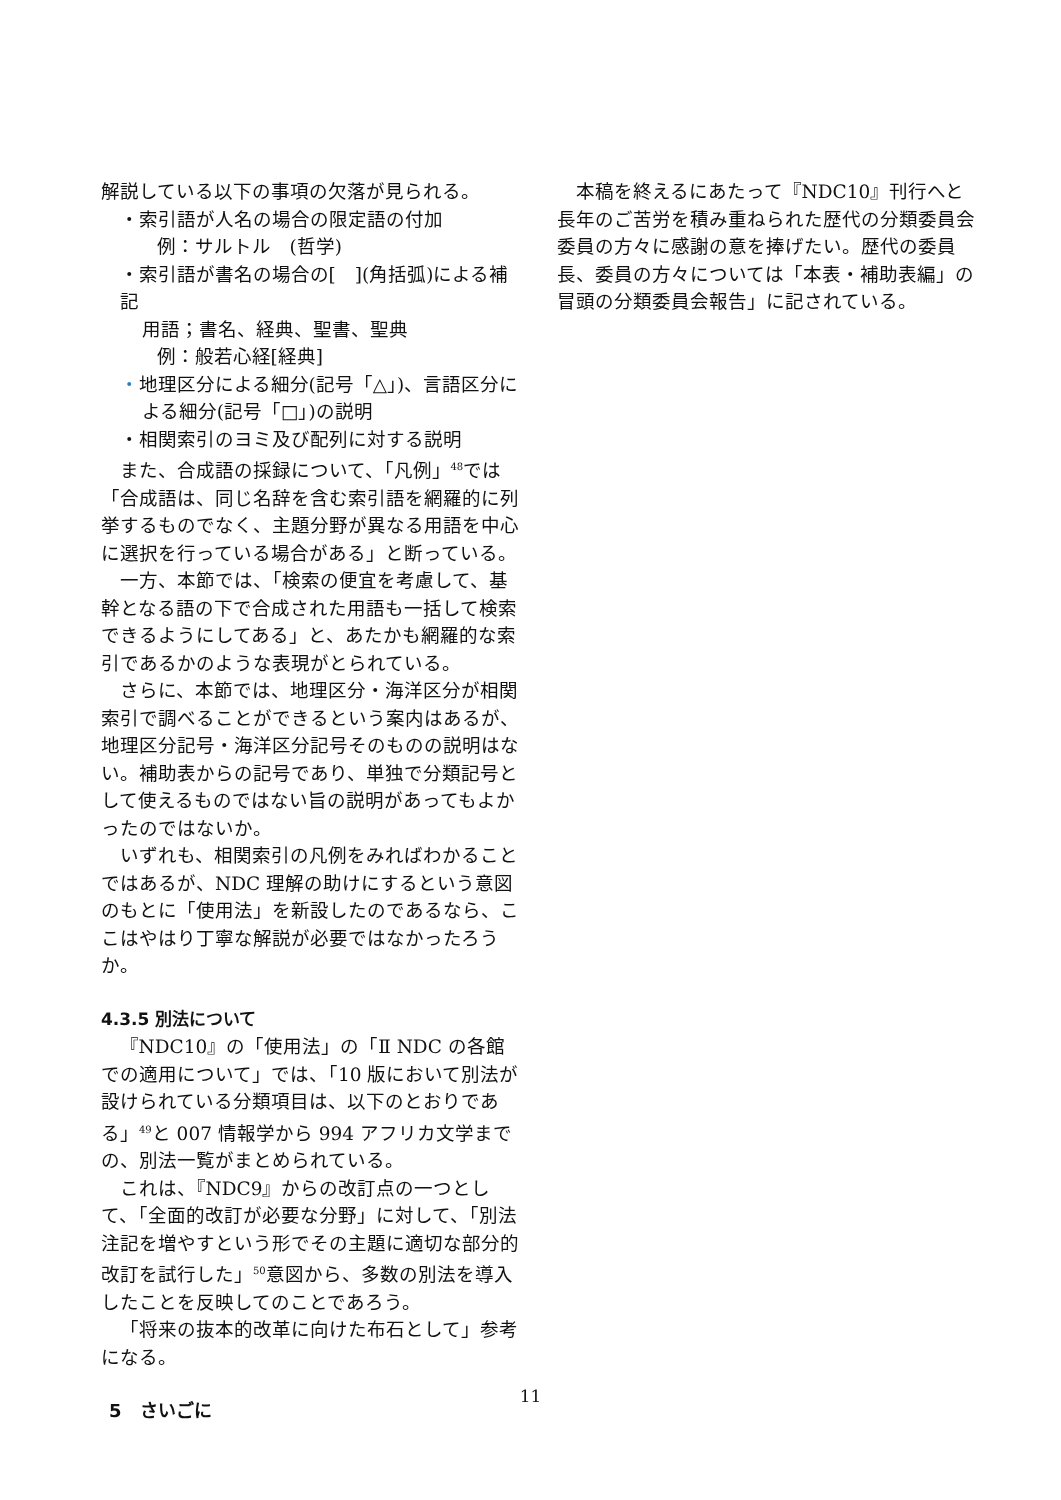解説している以下の事項の欠落が見られる。
・索引語が人名の場合の限定語の付加
例：サルトル　(哲学)
・索引語が書名の場合の[　](角括弧)による補記
用語；書名、経典、聖書、聖典
例：般若心経[経典]
・地理区分による細分(記号「△」)、言語区分に
よる細分(記号「□」)の説明
・相関索引のヨミ及び配列に対する説明
また、合成語の採録について、「凡例」<sup>48</sup>では「合成語は、同じ名辞を含む索引語を網羅的に列挙するものでなく、主題分野が異なる用語を中心に選択を行っている場合がある」と断っている。
一方、本節では、「検索の便宜を考慮して、基幹となる語の下で合成された用語も一括して検索できるようにしてある」と、あたかも網羅的な索引であるかのような表現がとられている。
さらに、本節では、地理区分・海洋区分が相関索引で調べることができるという案内はあるが、地理区分記号・海洋区分記号そのものの説明はない。補助表からの記号であり、単独で分類記号として使えるものではない旨の説明があってもよかったのではないか。
いずれも、相関索引の凡例をみればわかることではあるが、NDC 理解の助けにするという意図のもとに「使用法」を新設したのであるなら、ここはやはり丁寧な解説が必要ではなかったろうか。
4.3.5 別法について
『NDC10』の「使用法」の「Ⅱ NDC の各館での適用について」では、「10 版において別法が設けられている分類項目は、以下のとおりである」<sup>49</sup>と 007 情報学から 994 アフリカ文学までの、別法一覧がまとめられている。
これは、『NDC9』からの改訂点の一つとして、「全面的改訂が必要な分野」に対して、「別法注記を増やすという形でその主題に適切な部分的改訂を試行した」<sup>50</sup>意図から、多数の別法を導入したことを反映してのことであろう。
「将来の抜本的改革に向けた布石として」参考になる。
5　さいごに
本稿を終えるにあたって『NDC10』刊行へと長年のご苦労を積み重ねられた歴代の分類委員会委員の方々に感謝の意を捧げたい。歴代の委員長、委員の方々については「本表・補助表編」の冒頭の分類委員会報告」に記されている。
11